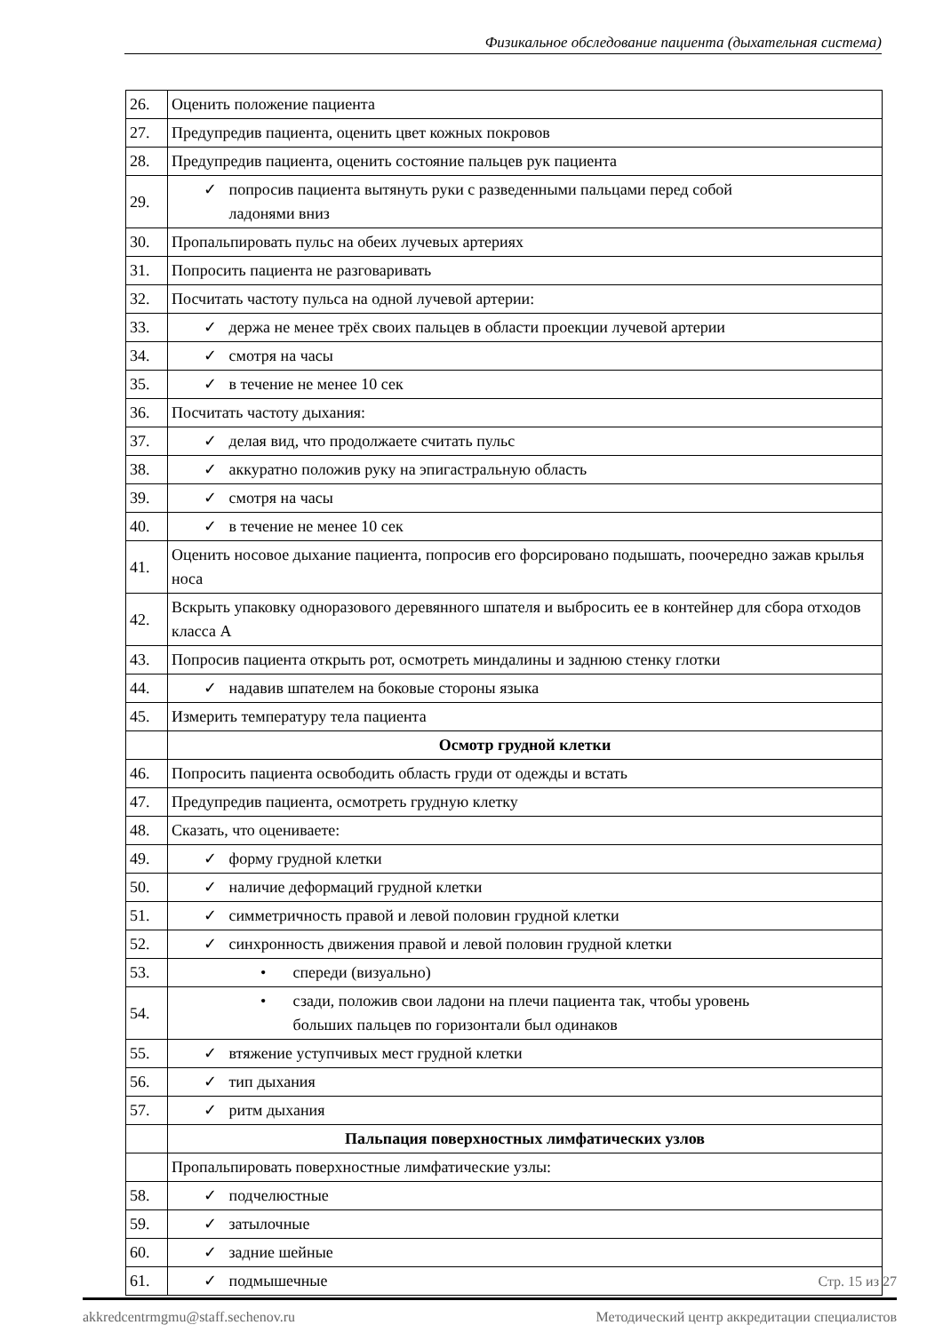Физикальное обследование пациента (дыхательная система)
| 26. | Оценить положение пациента |
| 27. | Предупредив пациента, оценить цвет кожных покровов |
| 28. | Предупредив пациента, оценить состояние пальцев рук пациента |
| 29. | ✓ попросив пациента вытянуть руки с разведенными пальцами перед собой ладонями вниз |
| 30. | Пропальпировать пульс на обеих лучевых артериях |
| 31. | Попросить пациента не разговаривать |
| 32. | Посчитать частоту пульса на одной лучевой артерии: |
| 33. | ✓ держа не менее трёх своих пальцев в области проекции лучевой артерии |
| 34. | ✓ смотря на часы |
| 35. | ✓ в течение не менее 10 сек |
| 36. | Посчитать частоту дыхания: |
| 37. | ✓ делая вид, что продолжаете считать пульс |
| 38. | ✓ аккуратно положив руку на эпигастральную область |
| 39. | ✓ смотря на часы |
| 40. | ✓ в течение не менее 10 сек |
| 41. | Оценить носовое дыхание пациента, попросив его форсировано подышать, поочередно зажав крылья носа |
| 42. | Вскрыть упаковку одноразового деревянного шпателя и выбросить ее в контейнер для сбора отходов класса А |
| 43. | Попросив пациента открыть рот, осмотреть миндалины и заднюю стенку глотки |
| 44. | ✓ надавив шпателем на боковые стороны языка |
| 45. | Измерить температуру тела пациента |
| | Осмотр грудной клетки |
| 46. | Попросить пациента освободить область груди от одежды и встать |
| 47. | Предупредив пациента, осмотреть грудную клетку |
| 48. | Сказать, что оцениваете: |
| 49. | ✓ форму грудной клетки |
| 50. | ✓ наличие деформаций грудной клетки |
| 51. | ✓ симметричность правой и левой половин грудной клетки |
| 52. | ✓ синхронность движения правой и левой половин грудной клетки |
| 53. | • спереди (визуально) |
| 54. | • сзади, положив свои ладони на плечи пациента так, чтобы уровень больших пальцев по горизонтали был одинаков |
| 55. | ✓ втяжение уступчивых мест грудной клетки |
| 56. | ✓ тип дыхания |
| 57. | ✓ ритм дыхания |
| | Пальпация поверхностных лимфатических узлов |
| | Пропальпировать поверхностные лимфатические узлы: |
| 58. | ✓ подчелюстные |
| 59. | ✓ затылочные |
| 60. | ✓ задние шейные |
| 61. | ✓ подмышечные |
Стр. 15 из 27
akkredcentrmgmu@staff.sechenov.ru Методический центр аккредитации специалистов